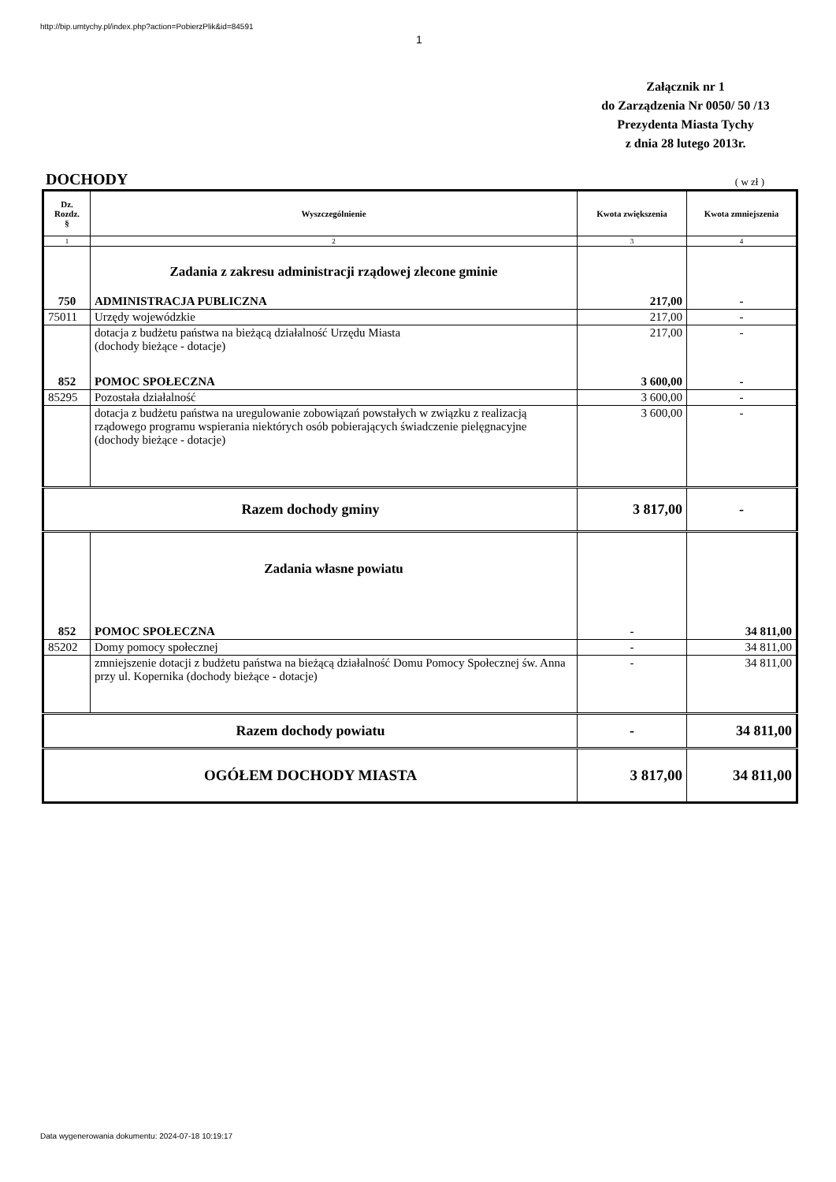http://bip.umtychy.pl/index.php?action=PobierzPlik&id=84591
1
Załącznik nr 1
do Zarządzenia Nr 0050/ 50 /13
Prezydenta Miasta Tychy
z dnia 28 lutego 2013r.
DOCHODY ( w zł )
| Dz. Rozdz. § | Wyszczególnienie | Kwota zwiększenia | Kwota zmniejszenia |
| --- | --- | --- | --- |
| 1 | 2 | 3 | 4 |
| | Zadania z zakresu administracji rządowej zlecone gminie | | |
| 750 | ADMINISTRACJA PUBLICZNA | 217,00 | - |
| 75011 | Urzędy wojewódzkie | 217,00 | - |
| | dotacja z budżetu państwa na bieżącą działalność Urzędu Miasta (dochody bieżące - dotacje) | 217,00 | - |
| 852 | POMOC SPOŁECZNA | 3 600,00 | - |
| 85295 | Pozostała działalność | 3 600,00 | - |
| | dotacja z budżetu państwa na uregulowanie zobowiązań powstałych w związku z realizacją rządowego programu wspierania niektórych osób pobierających świadczenie pielęgnacyjne (dochody bieżące - dotacje) | 3 600,00 | - |
| Razem dochody gminy | | 3 817,00 | - |
| | Zadania własne powiatu | | |
| 852 | POMOC SPOŁECZNA | - | 34 811,00 |
| 85202 | Domy pomocy społecznej | - | 34 811,00 |
| | zmniejszenie dotacji z budżetu państwa na bieżącą działalność Domu Pomocy Społecznej św. Anna przy ul. Kopernika (dochody bieżące - dotacje) | - | 34 811,00 |
| Razem dochody powiatu | | - | 34 811,00 |
| OGÓŁEM DOCHODY MIASTA | | 3 817,00 | 34 811,00 |
Data wygenerowania dokumentu: 2024-07-18 10:19:17